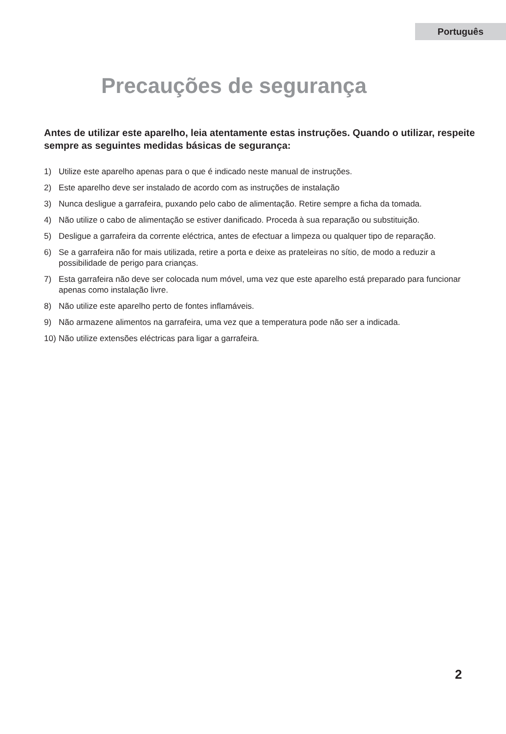Português
Precauções de segurança
Antes de utilizar este aparelho, leia atentamente estas instruções. Quando o utilizar, respeite sempre as seguintes medidas básicas de segurança:
1) Utilize este aparelho apenas para o que é indicado neste manual de instruções.
2) Este aparelho deve ser instalado de acordo com as instruções de instalação
3) Nunca desligue a garrafeira, puxando pelo cabo de alimentação. Retire sempre a ficha da tomada.
4) Não utilize o cabo de alimentação se estiver danificado. Proceda à sua reparação ou substituição.
5) Desligue a garrafeira da corrente eléctrica, antes de efectuar a limpeza ou qualquer tipo de reparação.
6) Se a garrafeira não for mais utilizada, retire a porta e deixe as prateleiras no sítio, de modo a reduzir a possibilidade de perigo para crianças.
7) Esta garrafeira não deve ser colocada num móvel, uma vez que este aparelho está preparado para funcionar apenas como instalação livre.
8) Não utilize este aparelho perto de fontes inflamáveis.
9) Não armazene alimentos na garrafeira, uma vez que a temperatura pode não ser a indicada.
10) Não utilize extensões eléctricas para ligar a garrafeira.
2